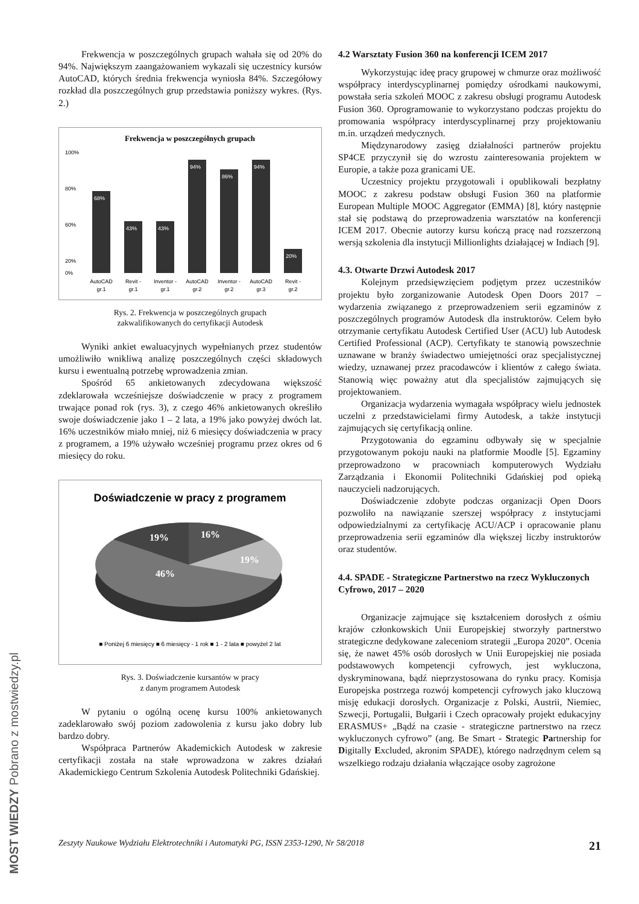Frekwencja w poszczególnych grupach wahała się od 20% do 94%. Największym zaangażowaniem wykazali się uczestnicy kursów AutoCAD, których średnia frekwencja wyniosła 84%. Szczegółowy rozkład dla poszczególnych grup przedstawia poniższy wykres. (Rys. 2.)
Frekwencja w poszczególnych grupach
68%
43%
43%
94%
86%
94%
20%
100%
80%
60%
20%
0%
AutoCAD
Revit -
Inventor -
AutoCAD
Inventor -
AutoCAD
Revit -
gr.1
gr.1
gr.1
gr.2
gr.2
gr.3
gr.2
Rys. 2. Frekwencja w poszczególnych grupach
zakwalifikowanych do certyfikacji Autodesk
Wyniki ankiet ewaluacyjnych wypełnianych przez studentów umożliwiło wnikliwą analizę poszczególnych części składowych kursu i ewentualną potrzebę wprowadzenia zmian.
Spośród 65 ankietowanych zdecydowana większość zdeklarowała wcześniejsze doświadczenie w pracy z programem trwające ponad rok (rys. 3), z czego 46% ankietowanych określiło swoje doświadczenie jako 1 – 2 lata, a 19% jako powyżej dwóch lat. 16% uczestników miało mniej, niż 6 miesięcy doświadczenia w pracy z programem, a 19% używało wcześniej programu przez okres od 6 miesięcy do roku.
Doświadczenie w pracy z programem
19%
16%
19%
46%
■ Poniżej 6 miesięcy ■ 6 miesięcy - 1 rok ■ 1 - 2 lata ■ powyżel 2 lat
Rys. 3. Doświadczenie kursantów w pracy
z danym programem Autodesk
W pytaniu o ogólną ocenę kursu 100% ankietowanych zadeklarowało swój poziom zadowolenia z kursu jako dobry lub bardzo dobry.
Współpraca Partnerów Akademickich Autodesk w zakresie certyfikacji została na stałe wprowadzona w zakres działań Akademickiego Centrum Szkolenia Autodesk Politechniki Gdańskiej.
4.2 Warsztaty Fusion 360 na konferencji ICEM 2017
Wykorzystując ideę pracy grupowej w chmurze oraz możliwość współpracy interdyscyplinarnej pomiędzy ośrodkami naukowymi, powstała seria szkoleń MOOC z zakresu obsługi programu Autodesk Fusion 360. Oprogramowanie to wykorzystano podczas projektu do promowania współpracy interdyscyplinarnej przy projektowaniu m.in. urządzeń medycznych.
Międzynarodowy zasięg działalności partnerów projektu SP4CE przyczynił się do wzrostu zainteresowania projektem w Europie, a także poza granicami UE.
Uczestnicy projektu przygotowali i opublikowali bezpłatny MOOC z zakresu podstaw obsługi Fusion 360 na platformie European Multiple MOOC Aggregator (EMMA) [8], który następnie stał się podstawą do przeprowadzenia warsztatów na konferencji ICEM 2017. Obecnie autorzy kursu kończą pracę nad rozszerzoną wersją szkolenia dla instytucji Millionlights działającej w Indiach [9].
4.3. Otwarte Drzwi Autodesk 2017
Kolejnym przedsięwzięciem podjętym przez uczestników projektu było zorganizowanie Autodesk Open Doors 2017 – wydarzenia związanego z przeprowadzeniem serii egzaminów z poszczególnych programów Autodesk dla instruktorów. Celem było otrzymanie certyfikatu Autodesk Certified User (ACU) lub Autodesk Certified Professional (ACP). Certyfikaty te stanowią powszechnie uznawane w branży świadectwo umiejętności oraz specjalistycznej wiedzy, uznawanej przez pracodawców i klientów z całego świata. Stanowią więc poważny atut dla specjalistów zajmujących się projektowaniem.
Organizacja wydarzenia wymagała współpracy wielu jednostek uczelni z przedstawicielami firmy Autodesk, a także instytucji zajmujących się certyfikacją online.
Przygotowania do egzaminu odbywały się w specjalnie przygotowanym pokoju nauki na platformie Moodle [5]. Egzaminy przeprowadzono w pracowniach komputerowych Wydziału Zarządzania i Ekonomii Politechniki Gdańskiej pod opieką nauczycieli nadzorujących.
Doświadczenie zdobyte podczas organizacji Open Doors pozwoliło na nawiązanie szerszej współpracy z instytucjami odpowiedzialnymi za certyfikację ACU/ACP i opracowanie planu przeprowadzenia serii egzaminów dla większej liczby instruktorów oraz studentów.
4.4. SPADE - Strategiczne Partnerstwo na rzecz Wykluczonych Cyfrowo, 2017 – 2020
Organizacje zajmujące się kształceniem dorosłych z ośmiu krajów członkowskich Unii Europejskiej stworzyły partnerstwo strategiczne dedykowane zaleceniom strategii „Europa 2020”. Ocenia się, że nawet 45% osób dorosłych w Unii Europejskiej nie posiada podstawowych kompetencji cyfrowych, jest wykluczona, dyskryminowana, bądź nieprzystosowana do rynku pracy. Komisja Europejska postrzega rozwój kompetencji cyfrowych jako kluczową misję edukacji dorosłych. Organizacje z Polski, Austrii, Niemiec, Szwecji, Portugalii, Bułgarii i Czech opracowały projekt edukacyjny ERASMUS+ „Bądź na czasie - strategiczne partnerstwo na rzecz wykluczonych cyfrowo” (ang. Be Smart - Strategic Partnership for Digitally Excluded, akronim SPADE), którego nadrzędnym celem są wszelkiego rodzaju działania włączające osoby zagrożone
MOST WIEDZY Pobrano z mostwiedzy.pl
Zeszyty Naukowe Wydziału Elektrotechniki i Automatyki PG, ISSN 2353-1290, Nr 58/2018 21